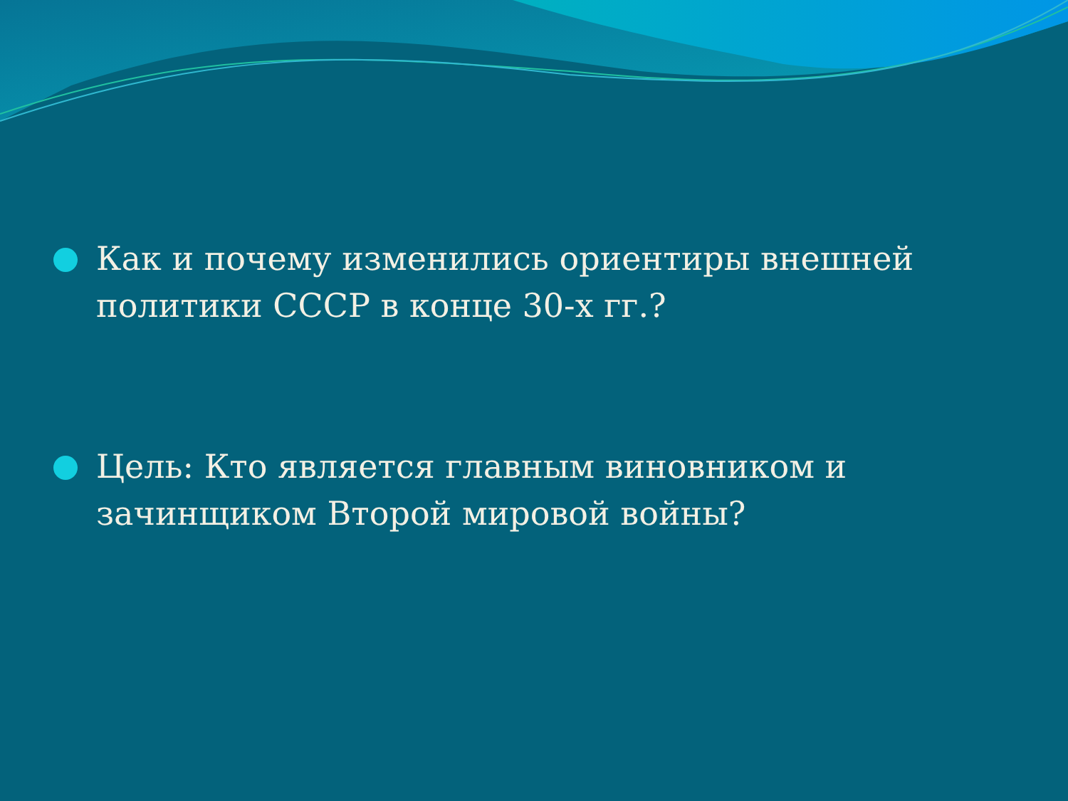Как и почему изменились ориентиры внешней политики СССР в конце 30-х гг.?
Цель: Кто является главным виновником и зачинщиком Второй мировой войны?